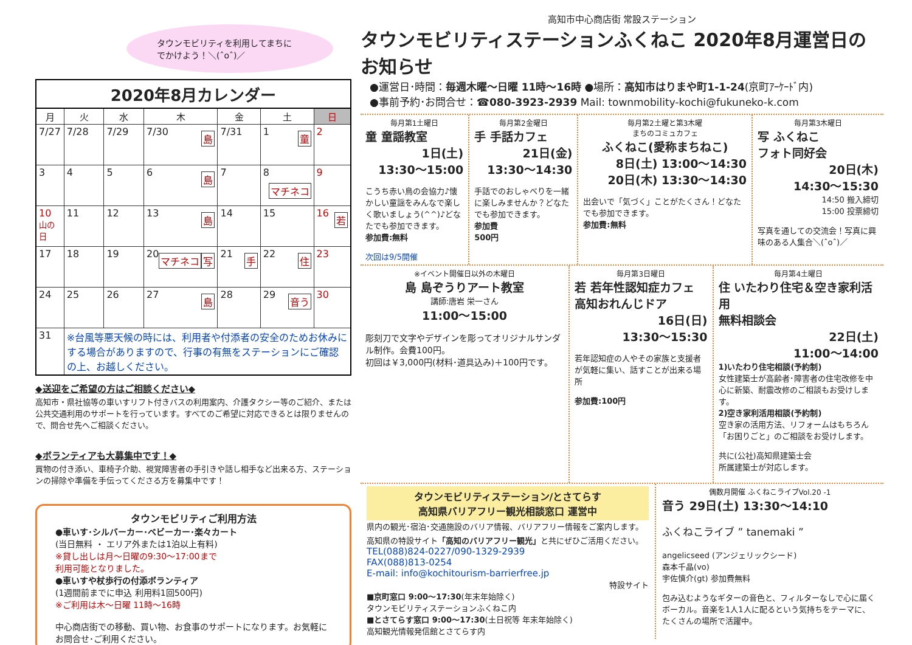タウンモビリティを利用してまちに
でかけよう！＼(ˆoˆ)／
2020年8月カレンダー
| 月 | 火 | 水 | 木 | 金 | 土 | 日 |
| --- | --- | --- | --- | --- | --- | --- |
| 7/27 | 7/28 | 7/29 | 7/30 島 | 7/31 | 1 童 | 2 |
| 3 | 4 | 5 | 6 島 | 7 | 8 マチネコ | 9 |
| 10 山の日 | 11 | 12 | 13 島 | 14 | 15 | 16 若 |
| 17 | 18 | 19 | 20 写 マチネコ | 21 手 | 22 住 | 23 |
| 24 | 25 | 26 | 27 島 | 28 | 29 音う | 30 |
| 31 | ※台風等悪天候の時には、利用者や付添者の安全のためお休みにする場合がありますので、行事の有無をステーションにご確認の上、お越しください。 | | | | | |
◆送迎をご希望の方はご相談ください◆
高知市・県社協等の車いすリフト付きバスの利用案内、介護タクシー等のご紹介、または公共交通利用のサポートを行っています。すべてのご希望に対応できるとは限りませんので、問合せ先へご相談ください。
◆ボランティアも大募集中です！◆
買物の付き添い、車椅子介助、視覚障害者の手引きや話し相手など出来る方、ステーションの掃除や準備を手伝ってくださる方を募集中です！
タウンモビリティご利用方法
●車いす･シルバーカー･ベビーカー･楽々カート
(当日無料 ・ エリア外または1泊以上有料)
※貸し出しは月～日曜の9:30～17:00まで
利用可能となりました。
●車いすや杖歩行の付添ボランティア
(1週間前までに申込 利用料1回500円)
※ご利用は木～日曜 11時～16時
中心商店街での移動、買い物、お食事のサポートになります。お気軽にお問合せ･ご利用ください。
高知市中心商店街 常設ステーション
タウンモビリティステーションふくねこ 2020年8月運営日のお知らせ
●運営日･時間：毎週木曜～日曜 11時～16時 ●場所：高知市はりまや町1-1-24(京町ｱｰｹｰﾄﾞ内)
●事前予約･お問合せ：☎080-3923-2939 Mail: townmobility-kochi@fukuneko-k.com
毎月第1土曜日
童 童謡教室
1日(土)
13:30～15:00
こうち赤い鳥の会協力♪懐かしい童謡をみんなで楽しく歌いましょう(^^)♪どなたでも参加できます。
参加費:無料
次回は9/5開催
毎月第2金曜日
手 手話カフェ
21日(金)
13:30～14:30
手話でのおしゃべりを一緒に楽しみませんか？どなたでも参加できます。
参加費
500円
毎月第2土曜と第3木曜
まちのコミュカフェ
ふくねこ(愛称まちねこ)
8日(土) 13:00～14:30
20日(木) 13:30～14:30
出会いで「気づく」ことがたくさん！どなたでも参加できます。
参加費:無料
毎月第3木曜日
写 ふくねこ
フォト同好会
20日(木)
14:30～15:30
14:50 搬入締切
15:00 投票締切
写真を通しての交流会！写真に興味のある人集合＼(ˆoˆ)／
※イベント開催日以外の木曜日
島 島ぞうりアート教室
講師:唐岩 栄一さん
11:00～15:00
彫刻刀で文字やデザインを彫ってオリジナルサンダル制作。会費100円。
初回は￥3,000円(材料･道具込み)＋100円です。
毎月第3日曜日
若 若年性認知症カフェ
高知おれんじドア
16日(日)
13:30～15:30
若年認知症の人やその家族と支援者が気軽に集い、話すことが出来る場所
参加費:100円
毎月第4土曜日
住 いたわり住宅＆空き家利活用
無料相談会
22日(土)
11:00～14:00
1)いたわり住宅相談(予約制)
女性建築士が高齢者･障害者の住宅改修を中心に新築、耐震改修のご相談もお受けします。
2)空き家利活用相談(予約制)
空き家の活用方法、リフォームはもちろん「お困りごと」のご相談をお受けします。
共に(公社)高知県建築士会
所属建築士が対応します。
タウンモビリティステーション/とさてらす
高知県バリアフリー観光相談窓口 運営中
県内の観光･宿泊･交通施設のバリア情報、バリアフリー情報をご案内します。高知県の特設サイト「高知のバリアフリー観光」と共にぜひご活用ください。
TEL(088)824-0227/090-1329-2939
FAX(088)813-0254
E-mail: info@kochitourism-barrierfree.jp
特設サイト
■京町窓口 9:00～17:30(年末年始除く)
タウンモビリティステーションふくねこ内
■とさてらす窓口 9:00～17:30(土日祝等 年末年始除く)
高知観光情報発信館とさてらす内
偶数月開催 ふくねこライブVol.20 -1
音う 29日(土) 13:30～14:10
ふくねこライブ ” tanemaki ”
angelicseed (アンジェリックシード)
森本千晶(vo)
宇佐慎介(gt) 参加費無料
包み込むようなギターの音色と、フィルターなしで心に届くボーカル。音楽を1人1人に配るという気持ちをテーマに、たくさんの場所で活躍中。